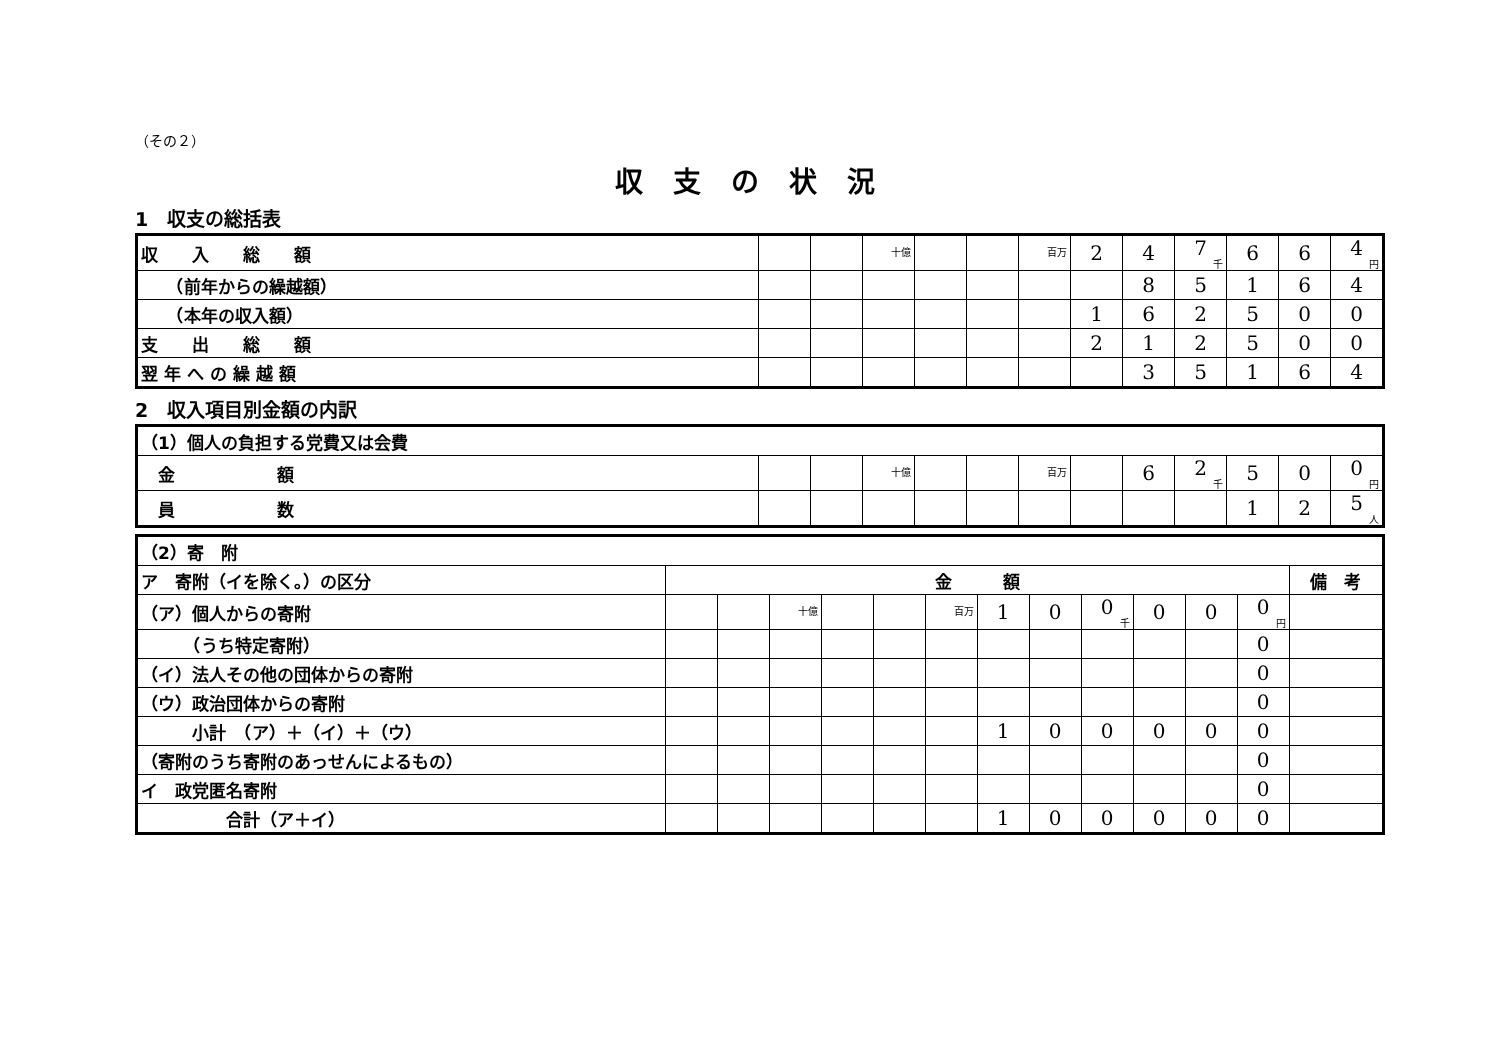（その２）
収支の状況
1　収支の総括表
| 収 入 総 額 | | | 十億 | | | 百万 | 2 | 4 | 7 千 | 6 | 6 | 4 円 |
| （前年からの繰越額） | | | | | | | | 8 | 5 | 1 | 6 | 4 |
| （本年の収入額） | | | | | | | 1 | 6 | 2 | 5 | 0 | 0 |
| 支 出 総 額 | | | | | | | 2 | 1 | 2 | 5 | 0 | 0 |
| 翌 年 へ の 繰 越 額 | | | | | | | | 3 | 5 | 1 | 6 | 4 |
2　収入項目別金額の内訳
| （1）個人の負担する党費又は会費 | | | | | | | | | | | | |
| 金 額 | | | 十億 | | | 百万 | | 6 | 2 千 | 5 | 0 | 0 円 |
| 員 数 | | | | | | | | | | 1 | 2 | 5 人 |
| （2）寄 附 | | | | | | | | | | | | | |
| ア 寄附（イを除く。）の区分 | 金 額 | | | | | | | | | | | | 備 考 |
| （ア）個人からの寄附 | | | 十億 | | | 百万 | 1 | 0 | 0 千 | 0 | 0 | 0 円 | |
| （うち特定寄附） | | | | | | | | | | | | 0 | |
| （イ）法人その他の団体からの寄附 | | | | | | | | | | | | 0 | |
| （ウ）政治団体からの寄附 | | | | | | | | | | | | 0 | |
| 小計 （ア）＋（イ）＋（ウ） | | | | | | | 1 | 0 | 0 | 0 | 0 | 0 | |
| （寄附のうち寄附のあっせんによるもの） | | | | | | | | | | | | 0 | |
| イ 政党匿名寄附 | | | | | | | | | | | | 0 | |
| 合計（ア＋イ） | | | | | | | 1 | 0 | 0 | 0 | 0 | 0 | |